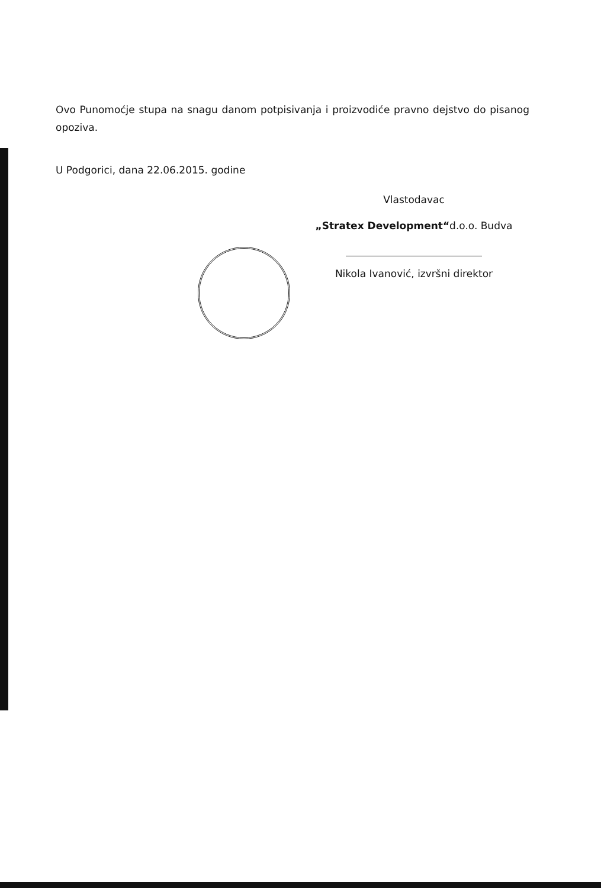Ovo Punomoćje stupa na snagu danom potpisivanja i proizvodiće pravno dejstvo do pisanog opoziva.
U Podgorici, dana 22.06.2015. godine
Vlastodavac
„Stratex Development“d.o.o. Budva
Nikola Ivanović, izvršni direktor